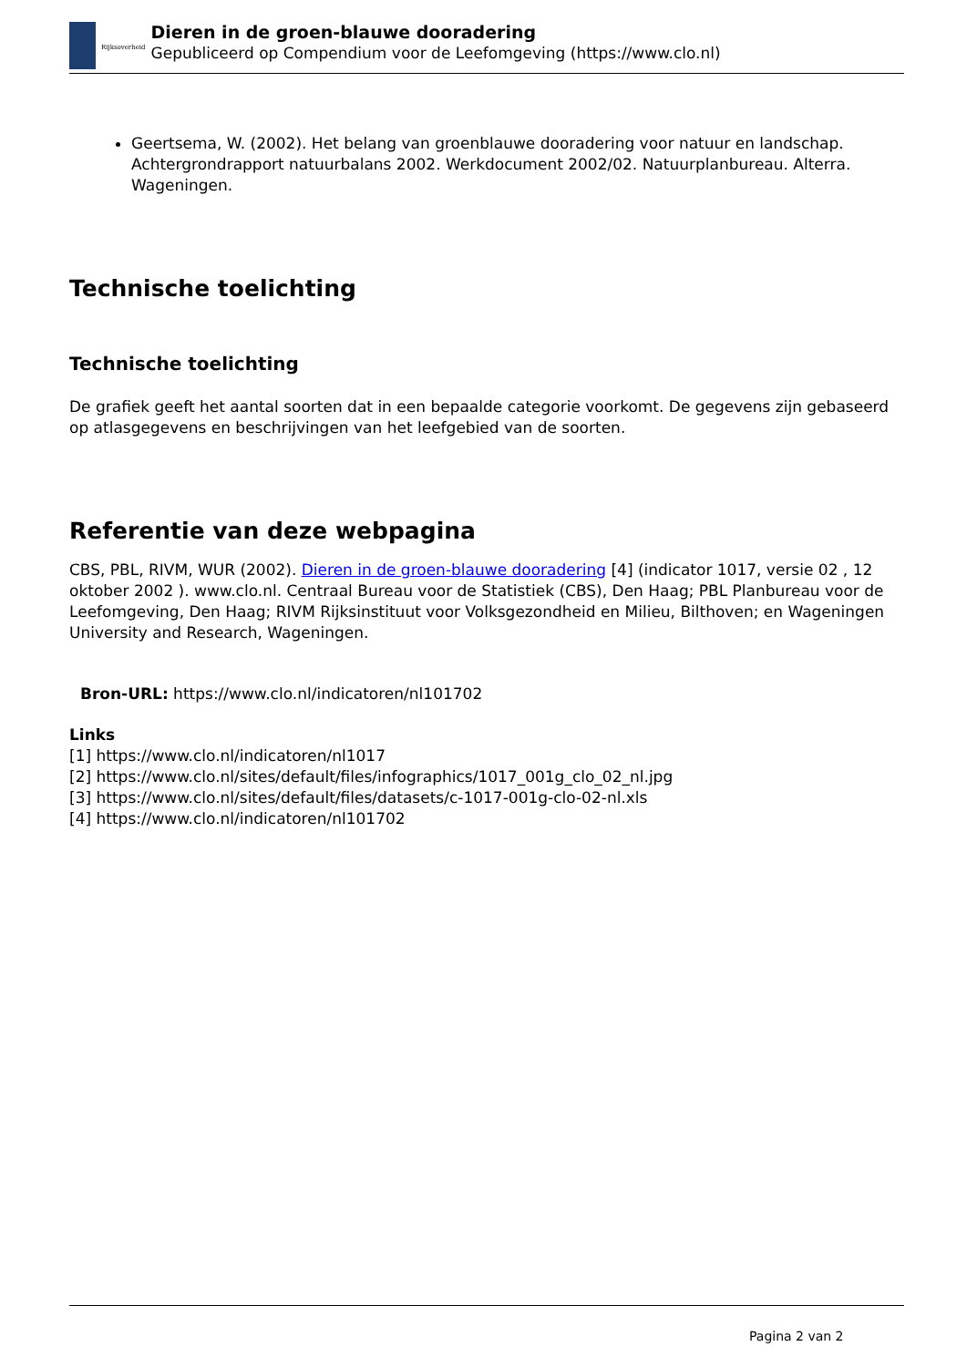Rijksoverheid
Dieren in de groen-blauwe dooradering
Gepubliceerd op Compendium voor de Leefomgeving (https://www.clo.nl)
Geertsema, W. (2002). Het belang van groenblauwe dooradering voor natuur en landschap. Achtergrondrapport natuurbalans 2002. Werkdocument 2002/02. Natuurplanbureau. Alterra. Wageningen.
Technische toelichting
Technische toelichting
De grafiek geeft het aantal soorten dat in een bepaalde categorie voorkomt. De gegevens zijn gebaseerd op atlasgegevens en beschrijvingen van het leefgebied van de soorten.
Referentie van deze webpagina
CBS, PBL, RIVM, WUR (2002). Dieren in de groen-blauwe dooradering [4] (indicator 1017, versie 02 , 12 oktober 2002 ). www.clo.nl. Centraal Bureau voor de Statistiek (CBS), Den Haag; PBL Planbureau voor de Leefomgeving, Den Haag; RIVM Rijksinstituut voor Volksgezondheid en Milieu, Bilthoven; en Wageningen University and Research, Wageningen.
Bron-URL: https://www.clo.nl/indicatoren/nl101702
Links
[1] https://www.clo.nl/indicatoren/nl1017
[2] https://www.clo.nl/sites/default/files/infographics/1017_001g_clo_02_nl.jpg
[3] https://www.clo.nl/sites/default/files/datasets/c-1017-001g-clo-02-nl.xls
[4] https://www.clo.nl/indicatoren/nl101702
Pagina 2 van 2